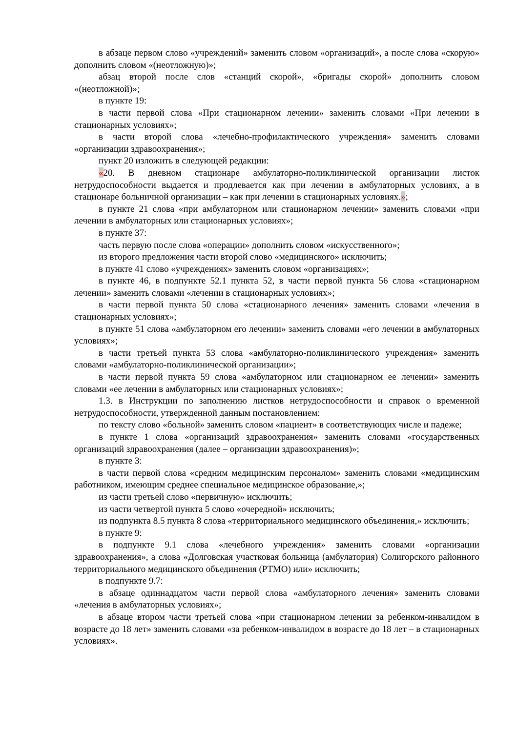в абзаце первом слово «учреждений» заменить словом «организаций», а после слова «скорую» дополнить словом «(неотложную)»;
абзац второй после слов «станций скорой», «бригады скорой» дополнить словом «(неотложной)»;
в пункте 19:
в части первой слова «При стационарном лечении» заменить словами «При лечении в стационарных условиях»;
в части второй слова «лечебно-профилактического учреждения» заменить словами «организации здравоохранения»;
пункт 20 изложить в следующей редакции:
«20. В дневном стационаре амбулаторно-поликлинической организации листок нетрудоспособности выдается и продлевается как при лечении в амбулаторных условиях, а в стационаре больничной организации – как при лечении в стационарных условиях.»;
в пункте 21 слова «при амбулаторном или стационарном лечении» заменить словами «при лечении в амбулаторных или стационарных условиях»;
в пункте 37:
часть первую после слова «операции» дополнить словом «искусственного»;
из второго предложения части второй слово «медицинского» исключить;
в пункте 41 слово «учреждениях» заменить словом «организациях»;
в пункте 46, в подпункте 52.1 пункта 52, в части первой пункта 56 слова «стационарном лечении» заменить словами «лечении в стационарных условиях»;
в части первой пункта 50 слова «стационарного лечения» заменить словами «лечения в стационарных условиях»;
в пункте 51 слова «амбулаторном его лечении» заменить словами «его лечении в амбулаторных условиях»;
в части третьей пункта 53 слова «амбулаторно-поликлинического учреждения» заменить словами «амбулаторно-поликлинической организации»;
в части первой пункта 59 слова «амбулаторном или стационарном ее лечении» заменить словами «ее лечении в амбулаторных или стационарных условиях»;
1.3. в Инструкции по заполнению листков нетрудоспособности и справок о временной нетрудоспособности, утвержденной данным постановлением:
по тексту слово «больной» заменить словом «пациент» в соответствующих числе и падеже;
в пункте 1 слова «организаций здравоохранения» заменить словами «государственных организаций здравоохранения (далее – организации здравоохранения)»;
в пункте 3:
в части первой слова «средним медицинским персоналом» заменить словами «медицинским работником, имеющим среднее специальное медицинское образование,»;
из части третьей слово «первичную» исключить;
из части четвертой пункта 5 слово «очередной» исключить;
из подпункта 8.5 пункта 8 слова «территориального медицинского объединения,» исключить;
в пункте 9:
в подпункте 9.1 слова «лечебного учреждения» заменить словами «организации здравоохранения», а слова «Долговская участковая больница (амбулатория) Солигорского районного территориального медицинского объединения (РТМО) или» исключить;
в подпункте 9.7:
в абзаце одиннадцатом части первой слова «амбулаторного лечения» заменить словами «лечения в амбулаторных условиях»;
в абзаце втором части третьей слова «при стационарном лечении за ребенком-инвалидом в возрасте до 18 лет» заменить словами «за ребенком-инвалидом в возрасте до 18 лет – в стационарных условиях».